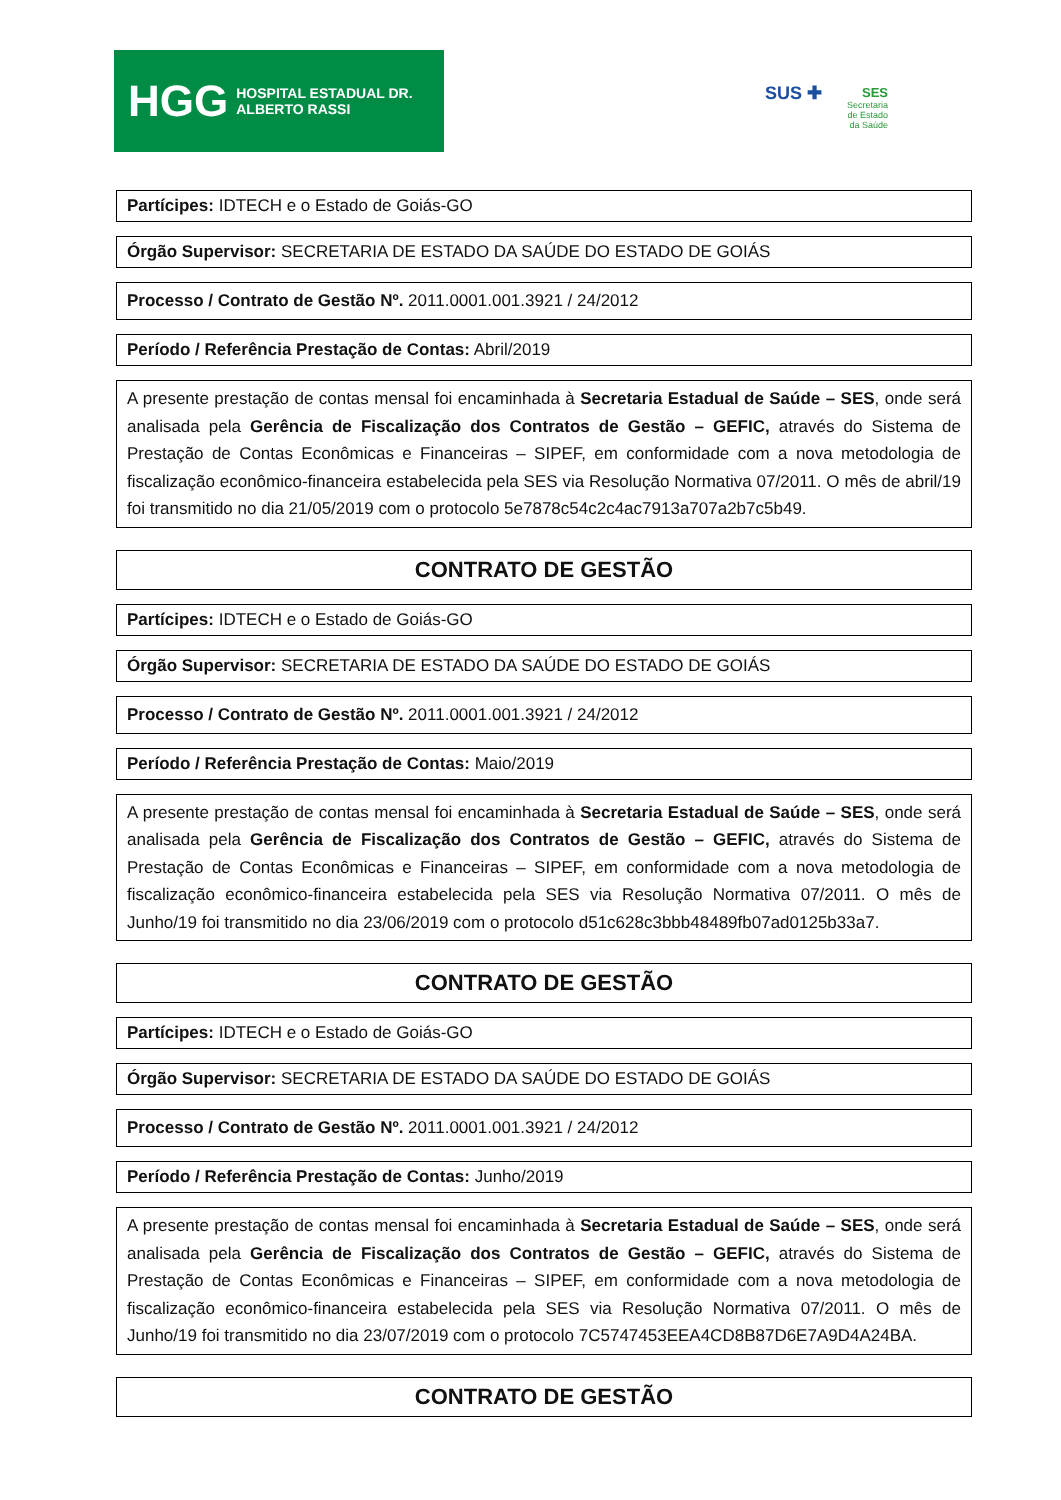HGG HOSPITAL ESTADUAL DR. ALBERTO RASSI
SUS ✚
SES
Secretaria de Estado da Saúde
Partícipes: IDTECH e o Estado de Goiás-GO
Órgão Supervisor: SECRETARIA DE ESTADO DA SAÚDE DO ESTADO DE GOIÁS
Processo / Contrato de Gestão Nº. 2011.0001.001.3921 / 24/2012
Período / Referência Prestação de Contas: Abril/2019
A presente prestação de contas mensal foi encaminhada à Secretaria Estadual de Saúde – SES, onde será analisada pela Gerência de Fiscalização dos Contratos de Gestão – GEFIC, através do Sistema de Prestação de Contas Econômicas e Financeiras – SIPEF, em conformidade com a nova metodologia de fiscalização econômico-financeira estabelecida pela SES via Resolução Normativa 07/2011. O mês de abril/19 foi transmitido no dia 21/05/2019 com o protocolo 5e7878c54c2c4ac7913a707a2b7c5b49.
CONTRATO DE GESTÃO
Partícipes: IDTECH e o Estado de Goiás-GO
Órgão Supervisor: SECRETARIA DE ESTADO DA SAÚDE DO ESTADO DE GOIÁS
Processo / Contrato de Gestão Nº. 2011.0001.001.3921 / 24/2012
Período / Referência Prestação de Contas: Maio/2019
A presente prestação de contas mensal foi encaminhada à Secretaria Estadual de Saúde – SES, onde será analisada pela Gerência de Fiscalização dos Contratos de Gestão – GEFIC, através do Sistema de Prestação de Contas Econômicas e Financeiras – SIPEF, em conformidade com a nova metodologia de fiscalização econômico-financeira estabelecida pela SES via Resolução Normativa 07/2011. O mês de Junho/19 foi transmitido no dia 23/06/2019 com o protocolo d51c628c3bbb48489fb07ad0125b33a7.
CONTRATO DE GESTÃO
Partícipes: IDTECH e o Estado de Goiás-GO
Órgão Supervisor: SECRETARIA DE ESTADO DA SAÚDE DO ESTADO DE GOIÁS
Processo / Contrato de Gestão Nº. 2011.0001.001.3921 / 24/2012
Período / Referência Prestação de Contas: Junho/2019
A presente prestação de contas mensal foi encaminhada à Secretaria Estadual de Saúde – SES, onde será analisada pela Gerência de Fiscalização dos Contratos de Gestão – GEFIC, através do Sistema de Prestação de Contas Econômicas e Financeiras – SIPEF, em conformidade com a nova metodologia de fiscalização econômico-financeira estabelecida pela SES via Resolução Normativa 07/2011. O mês de Junho/19 foi transmitido no dia 23/07/2019 com o protocolo 7C5747453EEA4CD8B87D6E7A9D4A24BA.
CONTRATO DE GESTÃO